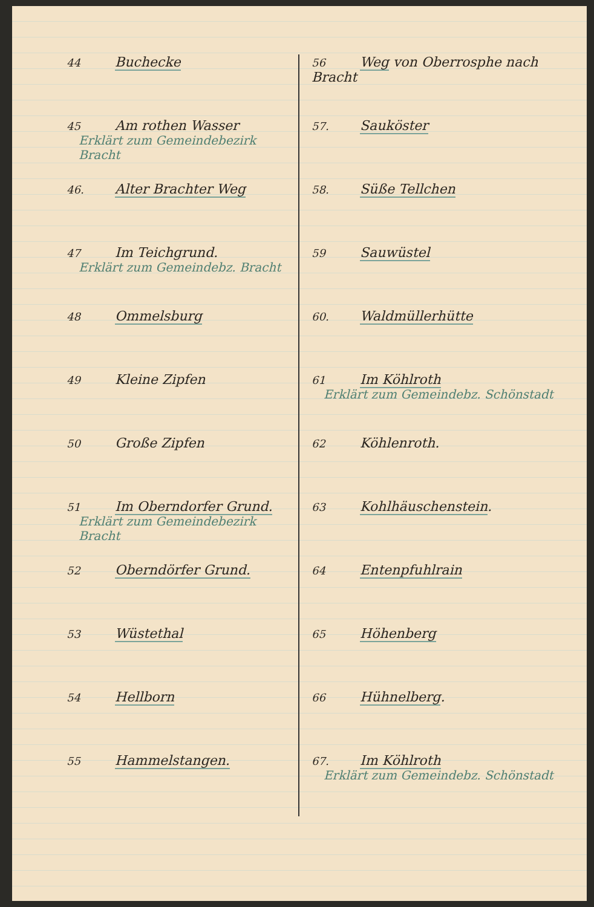44 Buchecke
45 Am rothen Wasser
Erklärt zum Gemeindebezirk Bracht
46. Alter Brachter Weg
47 Im Teichgrund.
Erklärt zum Gemeindebz. Bracht
48 Ommelsburg
49 Kleine Zipfen
50 Große Zipfen
51 Im Oberndorfer Grund.
Erklärt zum Gemeindebezirk Bracht
52 Oberndörfer Grund.
53 Wüstethal
54 Hellborn
55 Hammelstangen.
56 Weg von Oberrosphe nach Bracht
57. Sauköster
58. Süße Tellchen
59 Sauwüstel
60. Waldmüllerhütte
61 Im Köhlroth
Erklärt zum Gemeindebz. Schönstadt
62 Köhlenroth.
63 Kohlhäuschenstein.
64 Entenpfuhlrain
65 Höhenberg
66 Hühnelberg.
67. Im Köhlroth
Erklärt zum Gemeindebz. Schönstadt